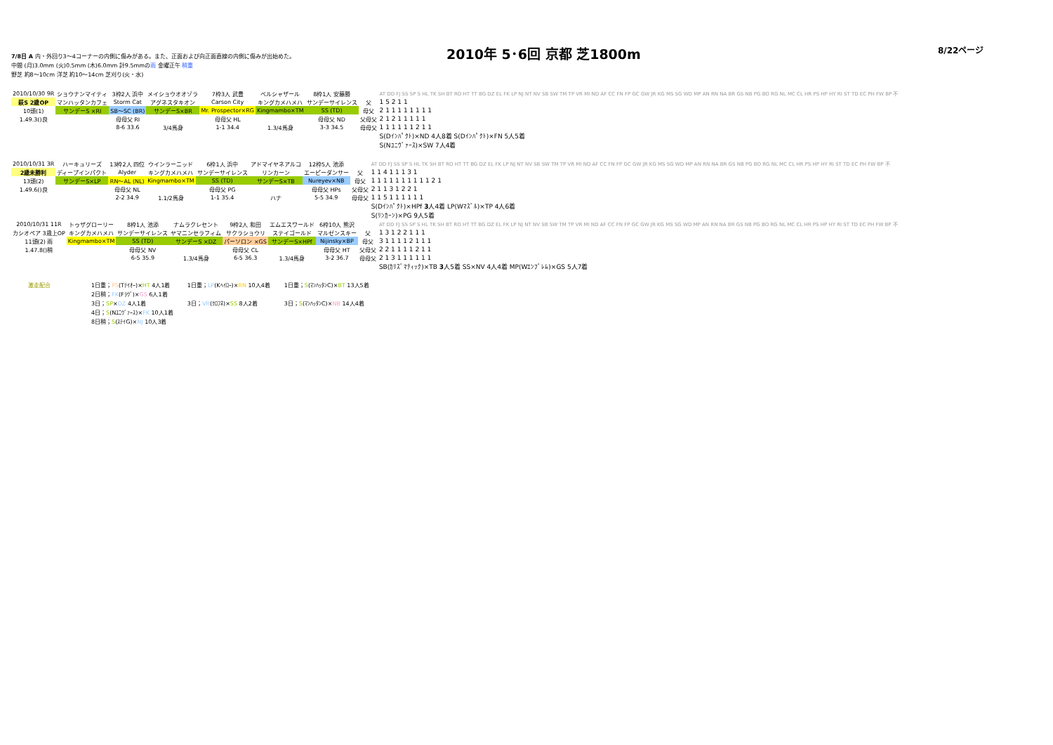7/8日 A 内・外回り3～4コーナーの内側に傷みがある。また、正面および向正面直線の内側に傷みが出始めた。
中間 (月)3.0mm (火)0.5mm (木)6.0mm 計9.5mmの雨 金曜正午 稍重
野芝 約8～10cm 洋芝 約10～14cm 芝刈り(火・水)
2010年 5･6回 京都 芝1800m
8/22ページ
| 2010/10/30 9R | ショウナンマイティ | 3枠2人 浜中 | メイショウオオゾラ | 7枠3人 武豊 | ベルシャザール | 8枠1人 安藤勝 | | AT DD FJ SS SP S HL TK SH BT RO HT TT BG DZ EL FK LP NJ NT NV SB SW TM TP VR MI ND AF CC FN FP GC GW JR KG MS SG WD MP AN RN NA BR GS NB PG BO RG NL MC CL HR PS HP HY RI ST TD EC PH FW BP 不 |
| 萩S 2歳OP | マンハッタンカフェ | Storm Cat | アグネスタキオン | Carson City | キングカメハメハ | サンデーサイレンス | 父 | 1 5 2 1 1 |
| 10頭(1) | サンデーS ×RI | SB～SC (BR) | サンデーS×BR | Mr. Prospector×RG | Kingmambo×TM | SS (TD) | 母父 | 2 1 1 1 1 1 1 1 1 |
| 1.49.3()良 | | 母母父 RI | | 母母父 HL | | 母母父 ND | 父母父 | 2 1 2 1 1 1 1 1 |
| | | 8-6 33.6 | 3/4馬身 | 1-1 34.4 | 1.3/4馬身 | 3-3 34.5 | 母母父 | 1 1 1 1 1 1 2 1 1 |
| | | | | | | | | S(Dｲﾝﾊﾟｸﾄ)×ND 4人8着 S(Dｲﾝﾊﾟｸﾄ)×FN 5人5着 |
| | | | | | | | | S(Nﾕﾆｳﾞｧｰｽ)×SW 7人4着 |
| 2010/10/31 3R | ハーキュリーズ | 13枠2人 四位 | ウインラーニッド | 6枠1人 浜中 | アドマイヤネアルコ | 12枠5人 池添 | | AT DD FJ SS SP S HL TK SH BT RO HT TT BG DZ EL FK LP NJ NT NV SB SW TM TP VR MI ND AF CC FN FP GC GW JR KG MS SG WD MP AN RN NA BR GS NB PG BO RG NL MC CL HR PS HP HY RI ST TD EC PH FW BP 不 |
| 2歳未勝利 | ディープインパクト | Alyder | キングカメハメハ | サンデーサイレンス | リンカーン | エーピーダンサー | 父 | 1 1 4 1 1 1 3 1 |
| 13頭(2) | サンデーS×LP | RN～AL (NL) | Kingmambo×TM | SS (TD) | サンデーS×TB | Nureyev×NB | 母父 | 1 1 1 1 1 1 1 1 1 1 2 1 |
| 1.49.6()良 | | 母母父 NL | | 母母父 PG | | 母母父 HPs | 父母父 | 2 1 1 3 1 2 2 1 |
| | | 2-2 34.9 | 1.1/2馬身 | 1-1 35.4 | ハナ | 5-5 34.9 | 母母父 | 1 1 5 1 1 1 1 1 1 |
| | | | | | | | | S(Dｲﾝﾊﾟｸﾄ)×HPf 3 人4着 LP(Wﾏｽﾞﾙ)×TP 4人6着 |
| | | | | | | | | S(ﾘﾝｶｰﾝ)×PG 9人5着 |
| 2010/10/31 11R | トゥザグローリー | 8枠1人 池添 | ナムラクレセント | 9枠2人 和田 | エムエスワールド | 6枠10人 熊沢 | | AT DD FJ SS SP S HL TK SH BT RO HT TT BG DZ EL FK LP NJ NT NV SB SW TM TP VR MI ND AF CC FN FP GC GW JR KG MS SG WD MP AN RN NA BR GS NB PG BO RG NL MC CL HR PS HP HY RI ST TD EC PH FW BP 不 |
| カシオペア 3歳上OP | キングカメハメハ | サンデーサイレンス | ヤマニンセラフィム | サクラショウリ | ステイゴールド | マルゼンスキー | 父 | 1 3 1 2 2 1 1 1 |
| 11頭(2) 雨 | Kingmambo×TM | SS (TD) | サンデーS ×DZ | パーソロン ×GS | サンデーS×HPf | Nijinsky×BP | 母父 | 3 1 1 1 1 2 1 1 1 |
| 1.47.8()稍 | | 母母父 NV | | 母母父 CL | | 母母父 HT | 父母父 | 2 2 1 1 1 1 2 1 1 |
| | | 6-5 35.9 | 1.3/4馬身 | 6-5 36.3 | 1.3/4馬身 | 3-2 36.7 | 母母父 | 2 1 3 1 1 1 1 1 1 |
| | | | | | | | | SB(ｶﾘｽﾞﾏﾃｨｯｸ)×TB 3 人5着 SS×NV 4人4着 MP(Wｴﾝﾌﾞﾚﾑ)×GS 5人7着 |
激走配合 1日重；PS(Tﾃｲｵｰ)×HT 4人1着
2日稍；FK(Fﾗｳﾞ)×GS 6人1着
3日；SP×DZ 4人1着
4日；S(Nﾕﾆｳﾞｧｰｽ)×FK 10人1着
8日稍；S(ｽﾃｲG)×NJ 10人3着
1日重；LP(Kﾍｲﾛｰ)×RN 10人4着
3日；VR(ｸﾛﾌﾈ)×SS 8人2着
1日重；S(ﾏﾝﾊｯﾀﾝC)×BT 13人5着
3日；S(ﾏﾝﾊｯﾀﾝC)×NB 14人4着